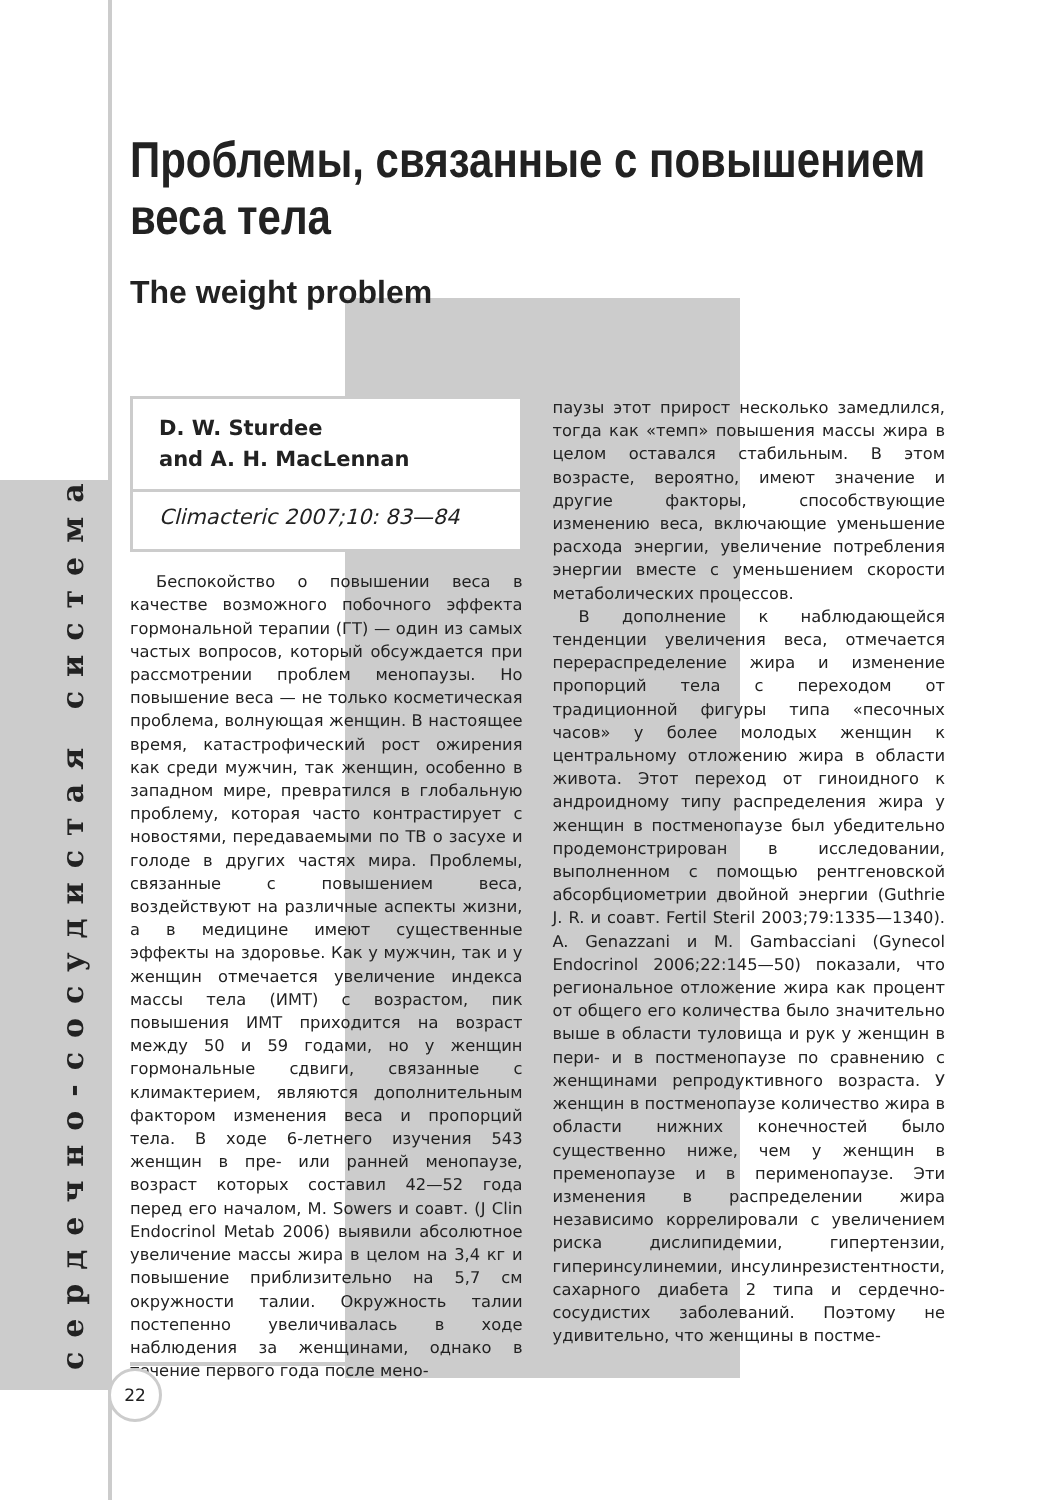сердечно-сосудистая система
Проблемы, связанные с повышением веса тела
The weight problem
D. W. Sturdee
and A. H. MacLennan
Climacteric 2007;10: 83—84
Беспокойство о повышении веса в качестве возможного побочного эффекта гормональной терапии (ГТ) — один из самых частых вопросов, который обсуждается при рассмотрении проблем менопаузы. Но повышение веса — не только косметическая проблема, волнующая женщин. В настоящее время, катастрофический рост ожирения как среди мужчин, так женщин, особенно в западном мире, превратился в глобальную проблему, которая часто контрастирует с новостями, передаваемыми по ТВ о засухе и голоде в других частях мира. Проблемы, связанные с повышением веса, воздействуют на различные аспекты жизни, а в медицине имеют существенные эффекты на здоровье. Как у мужчин, так и у женщин отмечается увеличение индекса массы тела (ИМТ) с возрастом, пик повышения ИМТ приходится на возраст между 50 и 59 годами, но у женщин гормональные сдвиги, связанные с климактерием, являются дополнительным фактором изменения веса и пропорций тела. В ходе 6-летнего изучения 543 женщин в пре- или ранней менопаузе, возраст которых составил 42—52 года перед его началом, M. Sowers и соавт. (J Clin Endocrinol Metab 2006) выявили абсолютное увеличение массы жира в целом на 3,4 кг и повышение приблизительно на 5,7 см окружности талии. Окружность талии постепенно увеличивалась в ходе наблюдения за женщинами, однако в течение первого года после мено-
паузы этот прирост несколько замедлился, тогда как «темп» повышения массы жира в целом оставался стабильным. В этом возрасте, вероятно, имеют значение и другие факторы, способствующие изменению веса, включающие уменьшение расхода энергии, увеличение потребления энергии вместе с уменьшением скорости метаболических процессов.
В дополнение к наблюдающейся тенденции увеличения веса, отмечается перераспределение жира и изменение пропорций тела с переходом от традиционной фигуры типа «песочных часов» у более молодых женщин к центральному отложению жира в области живота. Этот переход от гиноидного к андроидному типу распределения жира у женщин в постменопаузе был убедительно продемонстрирован в исследовании, выполненном с помощью рентгеновской абсорбциометрии двойной энергии (Guthrie J. R. и соавт. Fertil Steril 2003;79:1335—1340). A. Genazzani и M. Gambacciani (Gynecol Endocrinol 2006;22:145—50) показали, что региональное отложение жира как процент от общего его количества было значительно выше в области туловища и рук у женщин в пери- и в постменопаузе по сравнению с женщинами репродуктивного возраста. У женщин в постменопаузе количество жира в области нижних конечностей было существенно ниже, чем у женщин в пременопаузе и в перименопаузе. Эти изменения в распределении жира независимо коррелировали с увеличением риска дислипидемии, гипертензии, гиперинсулинемии, инсулинрезистентности, сахарного диабета 2 типа и сердечно-сосудистих заболеваний. Поэтому не удивительно, что женщины в постме-
22